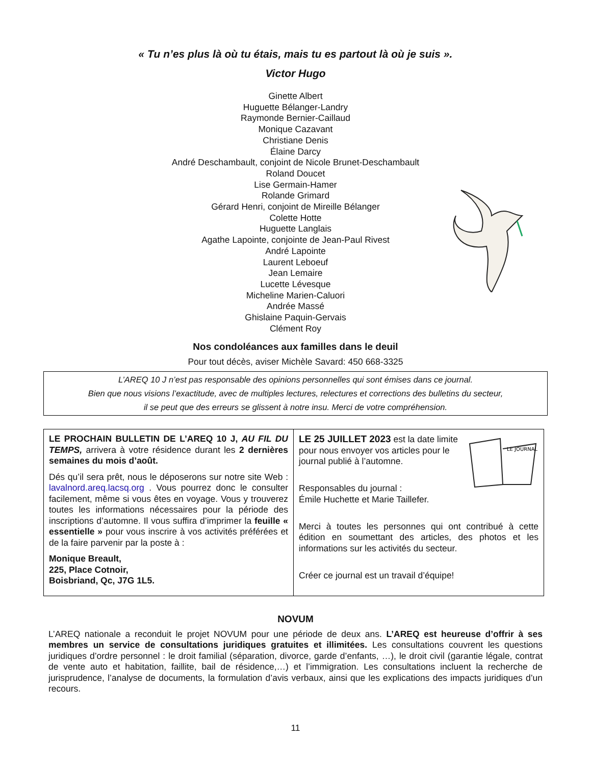« Tu n’es plus là où tu étais, mais tu es partout là où je suis ».
Victor Hugo
Ginette Albert
Huguette Bélanger-Landry
Raymonde Bernier-Caillaud
Monique Cazavant
Christiane Denis
Élaine Darcy
André Deschambault, conjoint de Nicole Brunet-Deschambault
Roland Doucet
Lise Germain-Hamer
Rolande Grimard
Gérard Henri, conjoint de Mireille Bélanger
Colette Hotte
Huguette Langlais
Agathe Lapointe, conjointe de Jean-Paul Rivest
André Lapointe
Laurent Leboeuf
Jean Lemaire
Lucette Lévesque
Micheline Marien-Caluori
Andrée Massé
Ghislaine Paquin-Gervais
Clément Roy
Nos condoléances aux familles dans le deuil
Pour tout décès, aviser Michèle Savard: 450 668-3325
L’AREQ 10 J n’est pas responsable des opinions personnelles qui sont émises dans ce journal.
Bien que nous visions l’exactitude, avec de multiples lectures, relectures et corrections des bulletins du secteur,
il se peut que des erreurs se glissent à notre insu. Merci de votre compréhension.
LE PROCHAIN BULLETIN DE L’AREQ 10 J, AU FIL DU TEMPS, arrivera à votre résidence durant les 2 dernières semaines du mois d’août.
Dés qu’il sera prêt, nous le déposerons sur notre site Web : lavalnord.areq.lacsq.org . Vous pourrez donc le consulter facilement, même si vous êtes en voyage. Vous y trouverez toutes les informations nécessaires pour la période des inscriptions d’automne. Il vous suffira d’imprimer la feuille « essentielle » pour vous inscrire à vos activités préférées et de la faire parvenir par la poste à :
Monique Breault,
225, Place Cotnoir,
Boisbriand, Qc, J7G 1L5.
LE JOURNAL
LE 25 JUILLET 2023 est la date limite pour nous envoyer vos articles pour le journal publié à l’automne.
Responsables du journal :
Émile Huchette et Marie Taillefer.
Merci à toutes les personnes qui ont contribué à cette édition en soumettant des articles, des photos et les informations sur les activités du secteur.
Créer ce journal est un travail d’équipe!
NOVUM
L’AREQ nationale a reconduit le projet NOVUM pour une période de deux ans. L’AREQ est heureuse d’offrir à ses membres un service de consultations juridiques gratuites et illimitées. Les consultations couvrent les questions juridiques d’ordre personnel : le droit familial (séparation, divorce, garde d’enfants, …), le droit civil (garantie légale, contrat de vente auto et habitation, faillite, bail de résidence,…) et l’immigration. Les consultations incluent la recherche de jurisprudence, l’analyse de documents, la formulation d’avis verbaux, ainsi que les explications des impacts juridiques d’un recours.
11